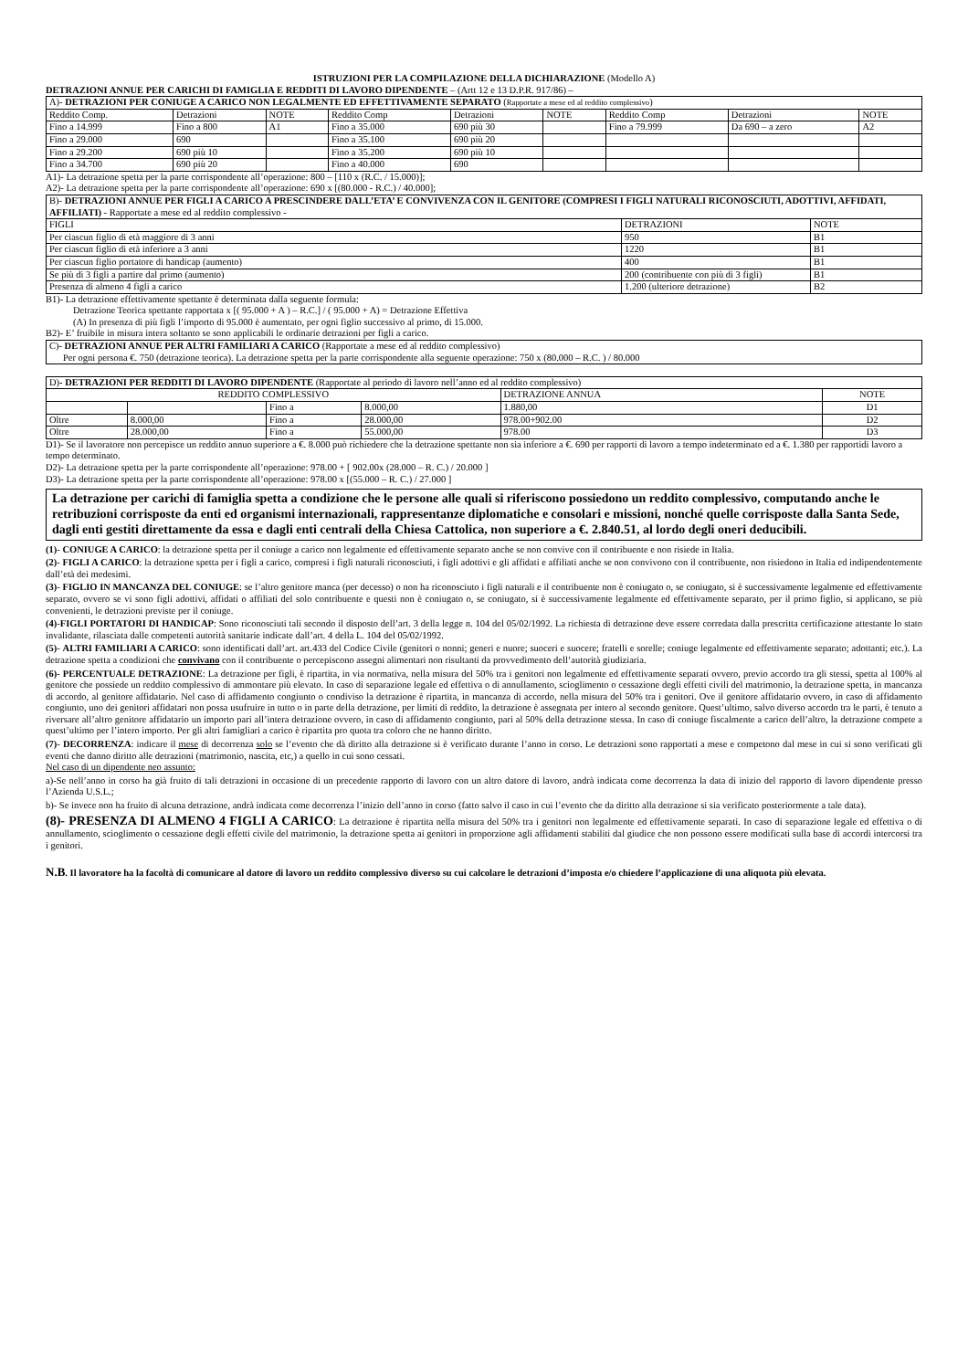ISTRUZIONI PER LA COMPILAZIONE DELLA DICHIARAZIONE (Modello A)
DETRAZIONI ANNUE PER CARICHI DI FAMIGLIA E REDDITI DI LAVORO DIPENDENTE – (Artt 12 e 13 D.P.R. 917/86) –
| A)- DETRAZIONI PER CONIUGE A CARICO NON LEGALMENTE ED EFFETTIVAMENTE SEPARATO ( Rapportate a mese ed al reddito complessivo ) | | | | | | | | |
| Reddito Comp. | Detrazioni | NOTE | Reddito Comp | Detrazioni | NOTE | Reddito Comp | Detrazioni | NOTE |
| Fino a 14.999 | Fino a 800 | A1 | Fino a 35.000 | 690 più 30 | | Fino a 79.999 | Da 690 – a zero | A2 |
| Fino a 29.000 | 690 | | Fino a 35.100 | 690 più 20 | | | | |
| Fino a 29.200 | 690 più 10 | | Fino a 35.200 | 690 più 10 | | | | |
| Fino a 34.700 | 690 più 20 | | Fino a 40.000 | 690 | | | | |
A1)- La detrazione spetta per la parte corrispondente all’operazione: 800 – [110 x (R.C. / 15.000)];
A2)- La detrazione spetta per la parte corrispondente all’operazione: 690 x [(80.000 - R.C.) / 40.000];
| B)- DETRAZIONI ANNUE PER FIGLI A CARICO A PRESCINDERE DALL’ETA’ E CONVIVENZA CON IL GENITORE (COMPRESI I FIGLI NATURALI RICONOSCIUTI, ADOTTIVI, AFFIDATI, AFFILIATI) - Rapportate a mese ed al reddito complessivo - | | |
| FIGLI | DETRAZIONI | NOTE |
| Per ciascun figlio di età maggiore di 3 anni | 950 | B1 |
| Per ciascun figlio di età inferiore a 3 anni | 1220 | B1 |
| Per ciascun figlio portatore di handicap (aumento) | 400 | B1 |
| Se più di 3 figli a partire dal primo (aumento) | 200 (contribuente con più di 3 figli) | B1 |
| Presenza di almeno 4 figli a carico | 1.200 (ulteriore detrazione) | B2 |
B1)- La detrazione effettivamente spettante è determinata dalla seguente formula:
Detrazione Teorica spettante rapportata x [( 95.000 + A ) – R.C.] / ( 95.000 + A) = Detrazione Effettiva
(A) In presenza di più figli l’importo di 95.000 è aumentato, per ogni figlio successivo al primo, di 15.000.
B2)- E’ fruibile in misura intera soltanto se sono applicabili le ordinarie detrazioni per figli a carico.
C)- DETRAZIONI ANNUE PER ALTRI FAMILIARI A CARICO (Rapportate a mese ed al reddito complessivo)
Per ogni persona €. 750 (detrazione teorica). La detrazione spetta per la parte corrispondente alla seguente operazione: 750 x (80.000 – R.C. ) / 80.000
| D) - DETRAZIONI PER REDDITI DI LAVORO DIPENDENTE (Rapportate al periodo di lavoro nell’anno ed al reddito complessivo) | | | | | |
| REDDITO COMPLESSIVO | | | | DETRAZIONE ANNUA | NOTE |
| | | Fino a | 8.000,00 | 1.880,00 | D1 |
| Oltre | 8.000,00 | Fino a | 28.000,00 | 978.00+902.00 | D2 |
| Oltre | 28.000,00 | Fino a | 55.000,00 | 978.00 | D3 |
D1)- Se il lavoratore non percepisce un reddito annuo superiore a €. 8.000 può richiedere che la detrazione spettante non sia inferiore a €. 690 per rapporti di lavoro a tempo indeterminato ed a €. 1.380 per rapportidi lavoro a tempo determinato.
D2)- La detrazione spetta per la parte corrispondente all’operazione: 978.00 + [ 902.00x (28.000 – R. C.) / 20.000 ]
D3)- La detrazione spetta per la parte corrispondente all’operazione: 978.00 x [(55.000 – R. C.) / 27.000 ]
La detrazione per carichi di famiglia spetta a condizione che le persone alle quali si riferiscono possiedono un reddito complessivo, computando anche le retribuzioni corrisposte da enti ed organismi internazionali, rappresentanze diplomatiche e consolari e missioni, nonché quelle corrisposte dalla Santa Sede, dagli enti gestiti direttamente da essa e dagli enti centrali della Chiesa Cattolica, non superiore a €. 2.840.51, al lordo degli oneri deducibili.
(1)- CONIUGE A CARICO: la detrazione spetta per il coniuge a carico non legalmente ed effettivamente separato anche se non convive con il contribuente e non risiede in Italia.
(2)- FIGLI A CARICO: la detrazione spetta per i figli a carico, compresi i figli naturali riconosciuti, i figli adottivi e gli affidati e affiliati anche se non convivono con il contribuente, non risiedono in Italia ed indipendentemente dall’età dei medesimi.
(3)- FIGLIO IN MANCANZA DEL CONIUGE: se l’altro genitore manca (per decesso) o non ha riconosciuto i figli naturali e il contribuente non è coniugato o, se coniugato, si è successivamente legalmente ed effettivamente separato, ovvero se vi sono figli adottivi, affidati o affiliati del solo contribuente e questi non è coniugato o, se coniugato, si è successivamente legalmente ed effettivamente separato, per il primo figlio, si applicano, se più convenienti, le detrazioni previste per il coniuge.
(4)-FIGLI PORTATORI DI HANDICAP: Sono riconosciuti tali secondo il disposto dell’art. 3 della legge n. 104 del 05/02/1992. La richiesta di detrazione deve essere corredata dalla prescritta certificazione attestante lo stato invalidante, rilasciata dalle competenti autorità sanitarie indicate dall’art. 4 della L. 104 del 05/02/1992.
(5)- ALTRI FAMILIARI A CARICO: sono identificati dall’art. art.433 del Codice Civile (genitori o nonni; generi e nuore; suoceri e suocere; fratelli e sorelle; coniuge legalmente ed effettivamente separato; adottanti; etc.). La detrazione spetta a condizioni che convivano con il contribuente o percepiscono assegni alimentari non risultanti da provvedimento dell’autorità giudiziaria.
(6)- PERCENTUALE DETRAZIONE: La detrazione per figli, è ripartita, in via normativa, nella misura del 50% tra i genitori non legalmente ed effettivamente separati ovvero, previo accordo tra gli stessi, spetta al 100% al genitore che possiede un reddito complessivo di ammontare più elevato. In caso di separazione legale ed effettiva o di annullamento, scioglimento o cessazione degli effetti civili del matrimonio, la detrazione spetta, in mancanza di accordo, al genitore affidatario. Nel caso di affidamento congiunto o condiviso la detrazione è ripartita, in mancanza di accordo, nella misura del 50% tra i genitori. Ove il genitore affidatario ovvero, in caso di affidamento congiunto, uno dei genitori affidatari non possa usufruire in tutto o in parte della detrazione, per limiti di reddito, la detrazione è assegnata per intero al secondo genitore. Quest’ultimo, salvo diverso accordo tra le parti, è tenuto a riversare all’altro genitore affidatario un importo pari all’intera detrazione ovvero, in caso di affidamento congiunto, pari al 50% della detrazione stessa. In caso di coniuge fiscalmente a carico dell’altro, la detrazione compete a quest’ultimo per l’intero importo. Per gli altri famigliari a carico è ripartita pro quota tra coloro che ne hanno diritto.
(7)- DECORRENZA: indicare il mese di decorrenza solo se l’evento che dà diritto alla detrazione si è verificato durante l’anno in corso. Le detrazioni sono rapportati a mese e competono dal mese in cui si sono verificati gli eventi che danno diritto alle detrazioni (matrimonio, nascita, etc,) a quello in cui sono cessati.
Nel caso di un dipendente neo assunto:
a)-Se nell’anno in corso ha già fruito di tali detrazioni in occasione di un precedente rapporto di lavoro con un altro datore di lavoro, andrà indicata come decorrenza la data di inizio del rapporto di lavoro dipendente presso l’Azienda U.S.L.;
b)- Se invece non ha fruito di alcuna detrazione, andrà indicata come decorrenza l’inizio dell’anno in corso (fatto salvo il caso in cui l’evento che da diritto alla detrazione si sia verificato posteriormente a tale data).
(8)- PRESENZA DI ALMENO 4 FIGLI A CARICO: La detrazione è ripartita nella misura del 50% tra i genitori non legalmente ed effettivamente separati. In caso di separazione legale ed effettiva o di annullamento, scioglimento o cessazione degli effetti civile del matrimonio, la detrazione spetta ai genitori in proporzione agli affidamenti stabiliti dal giudice che non possono essere modificati sulla base di accordi intercorsi tra i genitori.
N.B. Il lavoratore ha la facoltà di comunicare al datore di lavoro un reddito complessivo diverso su cui calcolare le detrazioni d’imposta e/o chiedere l’applicazione di una aliquota più elevata.